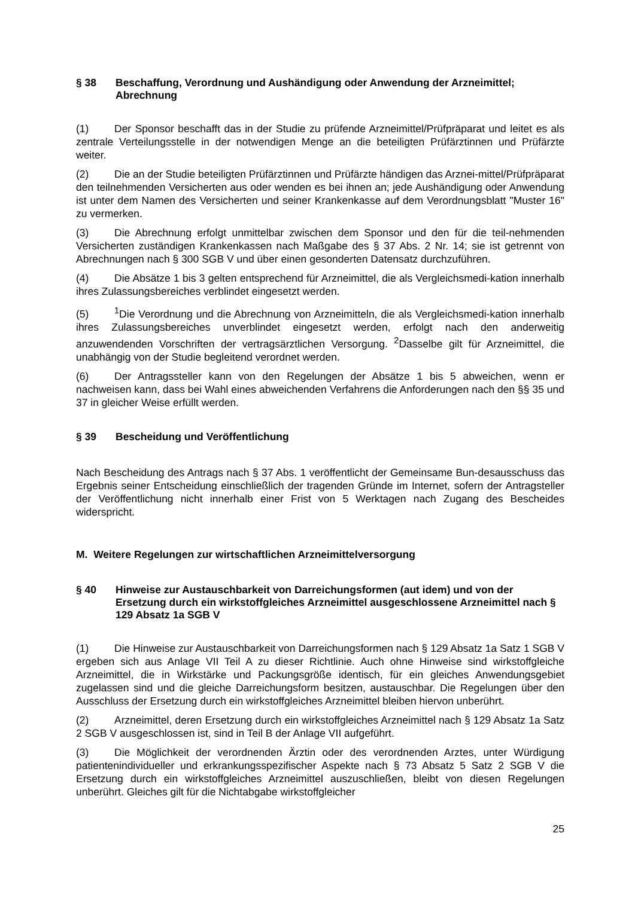§ 38 Beschaffung, Verordnung und Aushändigung oder Anwendung der Arzneimittel; Abrechnung
(1) Der Sponsor beschafft das in der Studie zu prüfende Arzneimittel/Prüfpräparat und leitet es als zentrale Verteilungsstelle in der notwendigen Menge an die beteiligten Prüfärztinnen und Prüfärzte weiter.
(2) Die an der Studie beteiligten Prüfärztinnen und Prüfärzte händigen das Arznei-mittel/Prüfpräparat den teilnehmenden Versicherten aus oder wenden es bei ihnen an; jede Aushändigung oder Anwendung ist unter dem Namen des Versicherten und seiner Krankenkasse auf dem Verordnungsblatt "Muster 16" zu vermerken.
(3) Die Abrechnung erfolgt unmittelbar zwischen dem Sponsor und den für die teil-nehmenden Versicherten zuständigen Krankenkassen nach Maßgabe des § 37 Abs. 2 Nr. 14; sie ist getrennt von Abrechnungen nach § 300 SGB V und über einen gesonderten Datensatz durchzuführen.
(4) Die Absätze 1 bis 3 gelten entsprechend für Arzneimittel, die als Vergleichsmedi-kation innerhalb ihres Zulassungsbereiches verblindet eingesetzt werden.
(5)<sup>1</sup>Die Verordnung und die Abrechnung von Arzneimitteln, die als Vergleichsmedi-kation innerhalb ihres Zulassungsbereiches unverblindet eingesetzt werden, erfolgt nach den anderweitig anzuwendenden Vorschriften der vertragsärztlichen Versorgung. <sup>2</sup>Dasselbe gilt für Arzneimittel, die unabhängig von der Studie begleitend verordnet werden.
(6) Der Antragssteller kann von den Regelungen der Absätze 1 bis 5 abweichen, wenn er nachweisen kann, dass bei Wahl eines abweichenden Verfahrens die Anforderungen nach den §§ 35 und 37 in gleicher Weise erfüllt werden.
§ 39 Bescheidung und Veröffentlichung
Nach Bescheidung des Antrags nach § 37 Abs. 1 veröffentlicht der Gemeinsame Bun-desausschuss das Ergebnis seiner Entscheidung einschließlich der tragenden Gründe im Internet, sofern der Antragsteller der Veröffentlichung nicht innerhalb einer Frist von 5 Werktagen nach Zugang des Bescheides widerspricht.
M. Weitere Regelungen zur wirtschaftlichen Arzneimittelversorgung
§ 40 Hinweise zur Austauschbarkeit von Darreichungsformen (aut idem) und von der Ersetzung durch ein wirkstoffgleiches Arzneimittel ausgeschlossene Arzneimittel nach § 129 Absatz 1a SGB V
(1) Die Hinweise zur Austauschbarkeit von Darreichungsformen nach § 129 Absatz 1a Satz 1 SGB V ergeben sich aus Anlage VII Teil A zu dieser Richtlinie. Auch ohne Hinweise sind wirkstoffgleiche Arzneimittel, die in Wirkstärke und Packungsgröße identisch, für ein gleiches Anwendungsgebiet zugelassen sind und die gleiche Darreichungsform besitzen, austauschbar. Die Regelungen über den Ausschluss der Ersetzung durch ein wirkstoffgleiches Arzneimittel bleiben hiervon unberührt.
(2) Arzneimittel, deren Ersetzung durch ein wirkstoffgleiches Arzneimittel nach § 129 Absatz 1a Satz 2 SGB V ausgeschlossen ist, sind in Teil B der Anlage VII aufgeführt.
(3) Die Möglichkeit der verordnenden Ärztin oder des verordnenden Arztes, unter Würdigung patientenindividueller und erkrankungsspezifischer Aspekte nach § 73 Absatz 5 Satz 2 SGB V die Ersetzung durch ein wirkstoffgleiches Arzneimittel auszuschließen, bleibt von diesen Regelungen unberührt. Gleiches gilt für die Nichtabgabe wirkstoffgleicher
25